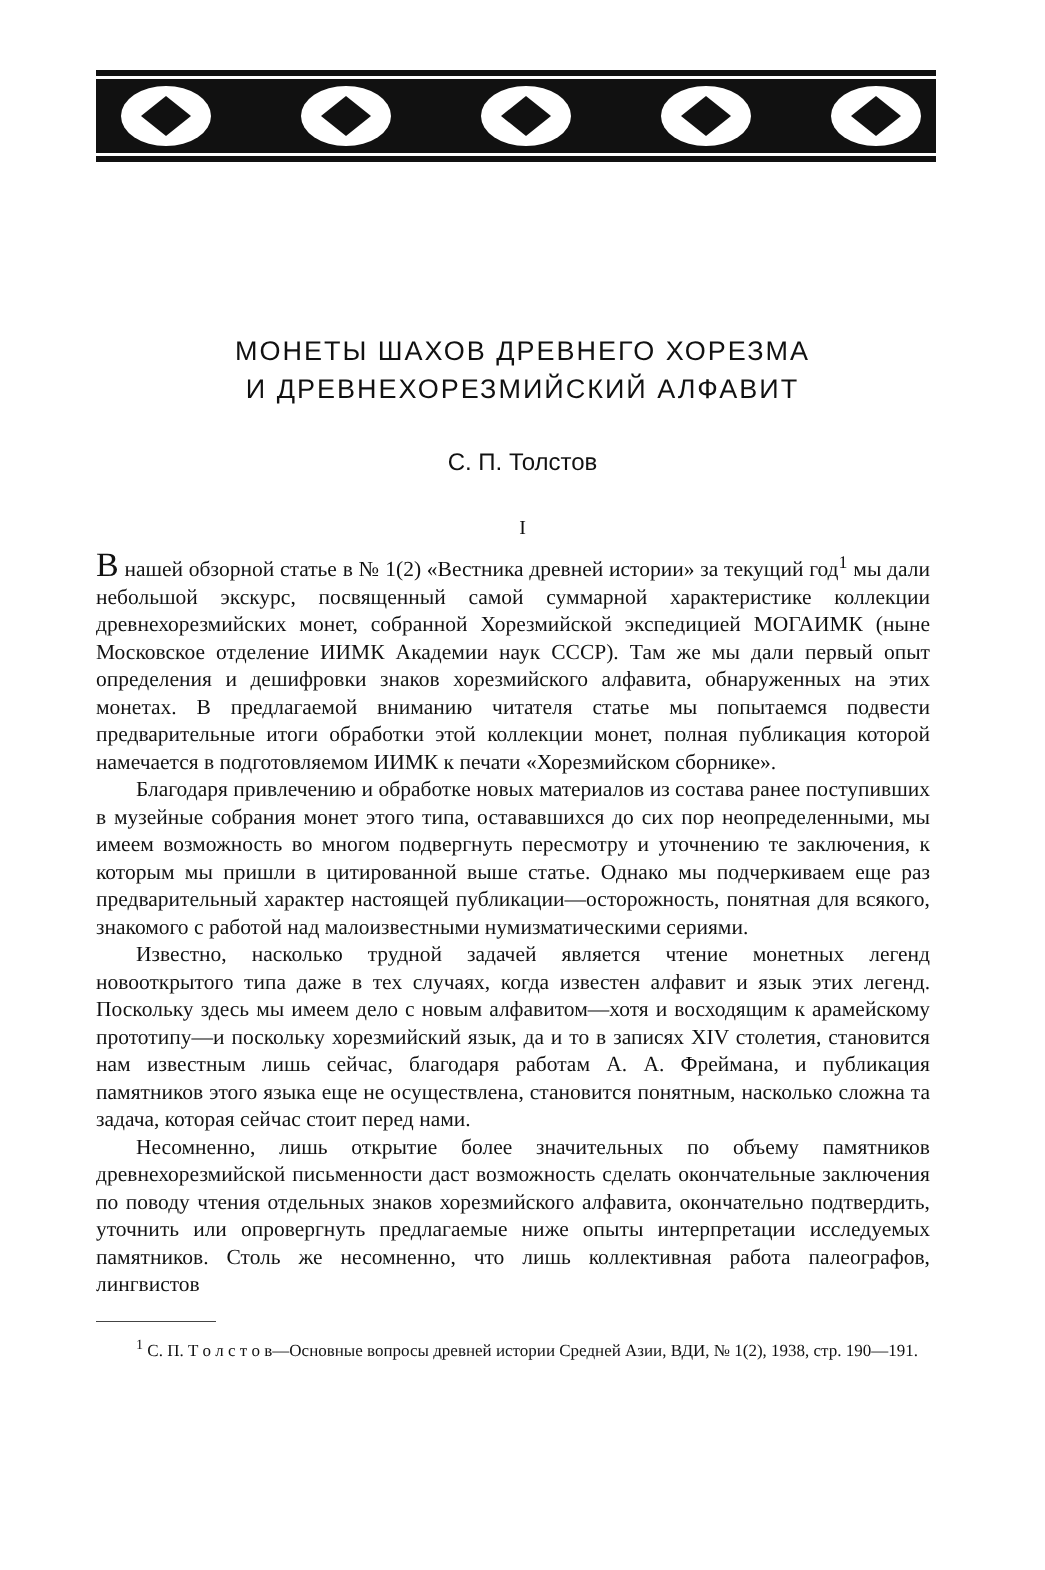МОНЕТЫ ШАХОВ ДРЕВНЕГО ХОРЕЗМА
И ДРЕВНЕХОРЕЗМИЙСКИЙ АЛФАВИТ
С. П. Толстов
I
В нашей обзорной статье в № 1(2) «Вестника древней истории» за текущий год<sup>1</sup> мы дали небольшой экскурс, посвященный самой суммарной характеристике коллекции древнехорезмийских монет, собранной Хорезмийской экспедицией МОГАИМК (ныне Московское отделение ИИМК Академии наук СССР). Там же мы дали первый опыт определения и дешифровки знаков хорезмийского алфавита, обнаруженных на этих монетах. В предлагаемой вниманию читателя статье мы попытаемся подвести предварительные итоги обработки этой коллекции монет, полная публикация которой намечается в подготовляемом ИИМК к печати «Хорезмийском сборнике».
Благодаря привлечению и обработке новых материалов из состава ранее поступивших в музейные собрания монет этого типа, остававшихся до сих пор неопределенными, мы имеем возможность во многом подвергнуть пересмотру и уточнению те заключения, к которым мы пришли в цитированной выше статье. Однако мы подчеркиваем еще раз предварительный характер настоящей публикации—осторожность, понятная для всякого, знакомого с работой над малоизвестными нумизматическими сериями.
Известно, насколько трудной задачей является чтение монетных легенд новооткрытого типа даже в тех случаях, когда известен алфавит и язык этих легенд. Поскольку здесь мы имеем дело с новым алфавитом—хотя и восходящим к арамейскому прототипу—и поскольку хорезмийский язык, да и то в записях XIV столетия, становится нам известным лишь сейчас, благодаря работам А. А. Фреймана, и публикация памятников этого языка еще не осуществлена, становится понятным, насколько сложна та задача, которая сейчас стоит перед нами.
Несомненно, лишь открытие более значительных по объему памятников древнехорезмийской письменности даст возможность сделать окончательные заключения по поводу чтения отдельных знаков хорезмийского алфавита, окончательно подтвердить, уточнить или опровергнуть предлагаемые ниже опыты интерпретации исследуемых памятников. Столь же несомненно, что лишь коллективная работа палеографов, лингвистов
<sup>1</sup> С. П. Т о л с т о в—Основные вопросы древней истории Средней Азии, ВДИ, № 1(2), 1938, стр. 190—191.